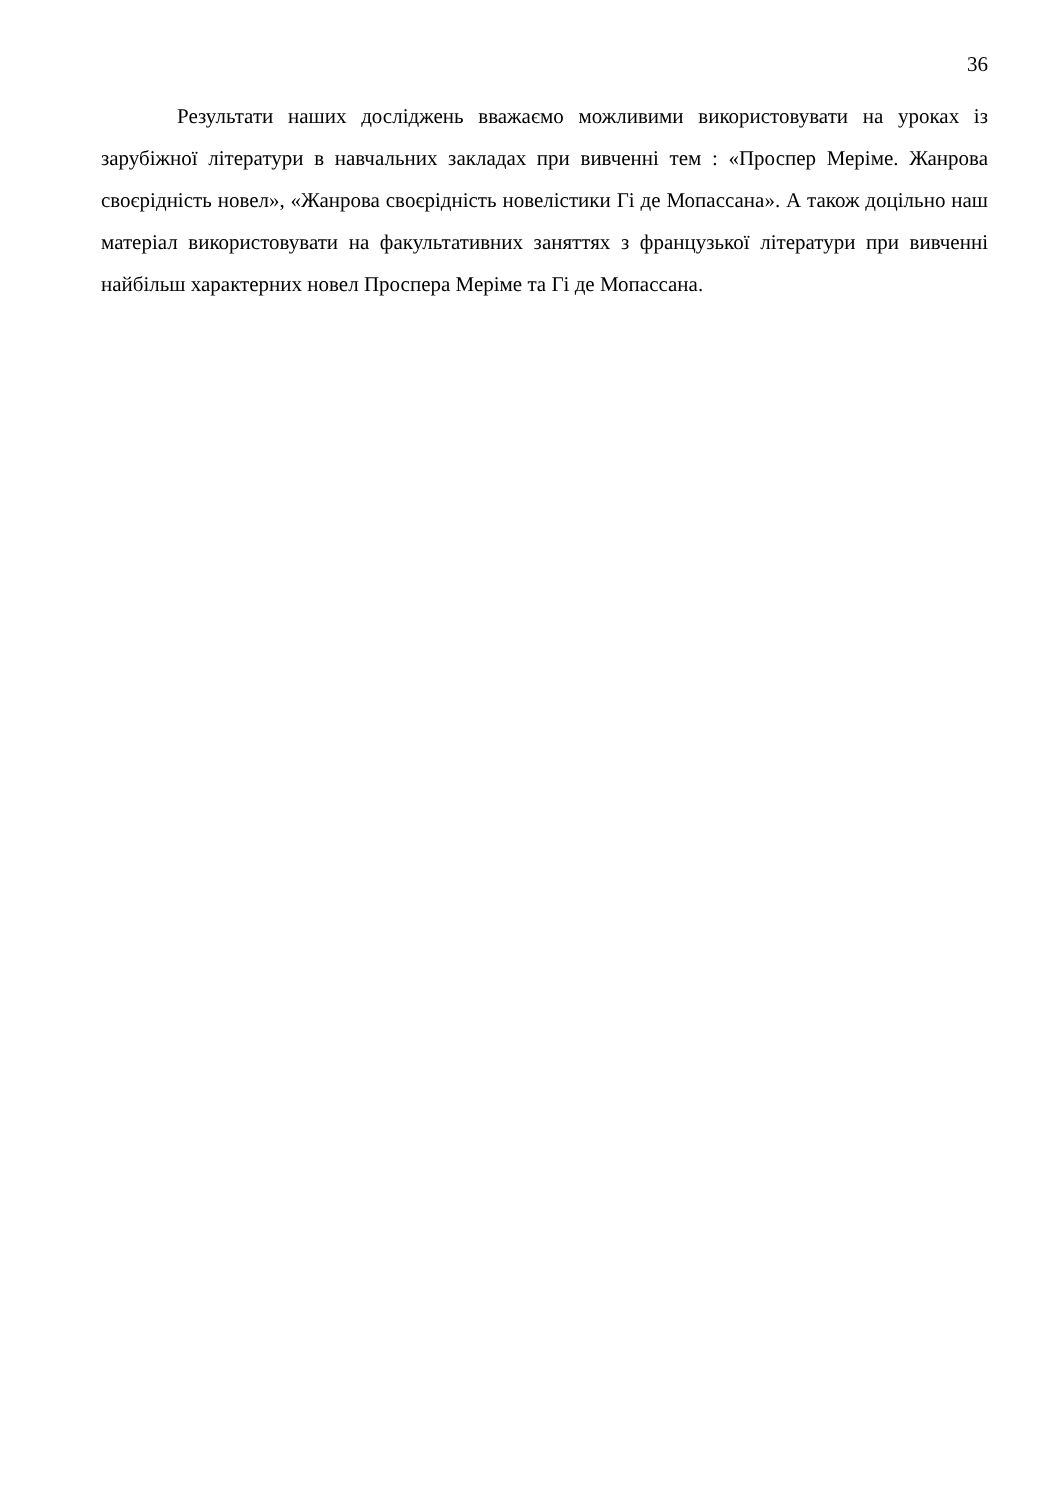36
Результати наших досліджень вважаємо можливими використовувати на уроках із зарубіжної літератури в навчальних закладах при вивченні тем : «Проспер Меріме. Жанрова своєрідність новел», «Жанрова своєрідність новелістики Гі де Мопассана». А також доцільно наш матеріал використовувати на факультативних заняттях з французької літератури при вивченні найбільш характерних новел Проспера Меріме та Гі де Мопассана.